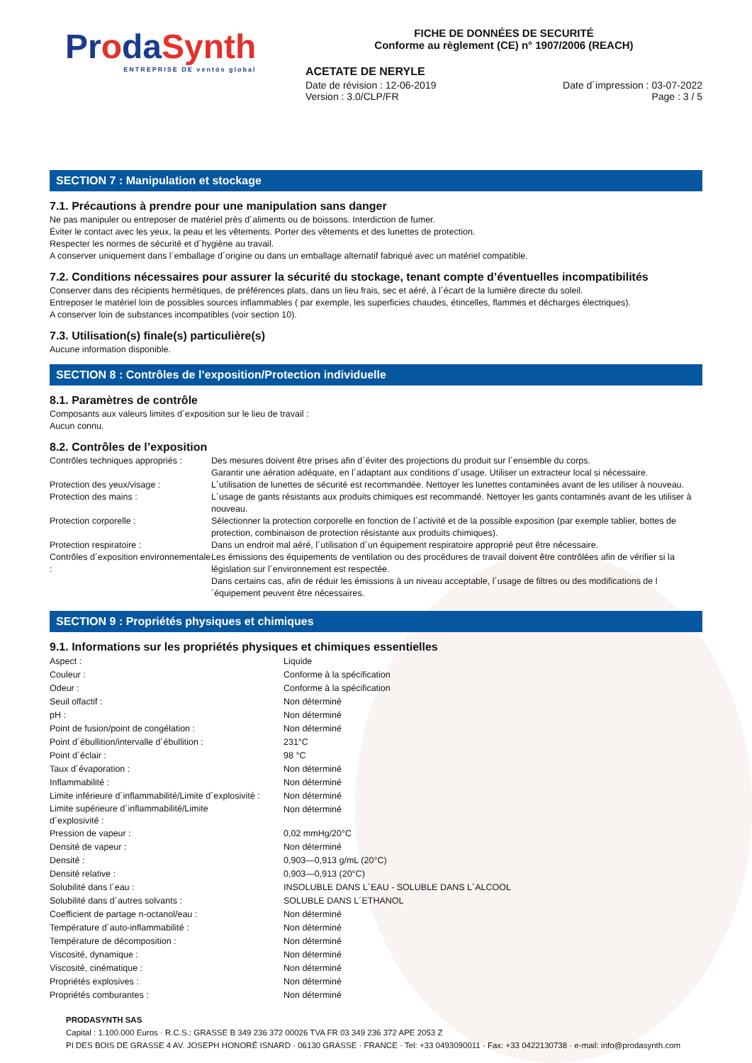ProdaSynth
ENTREPRISE DE ventós global
FICHE DE DONNÉES DE SECURITÉ
Conforme au règlement (CE) n° 1907/2006 (REACH)
ACETATE DE NERYLE
Date de révision : 12-06-2019
Version : 3.0/CLP/FR
Date d´impression : 03-07-2022
Page : 3 / 5
SECTION 7 : Manipulation et stockage
7.1. Précautions à prendre pour une manipulation sans danger
Ne pas manipuler ou entreposer de matériel près d´aliments ou de boissons. Interdiction de fumer.
Éviter le contact avec les yeux, la peau et les vêtements. Porter des vêtements et des lunettes de protection.
Respecter les normes de sécurité et d´hygiène au travail.
A conserver uniquement dans l´emballage d´origine ou dans un emballage alternatif fabriqué avec un matériel compatible.
7.2. Conditions nécessaires pour assurer la sécurité du stockage, tenant compte d’éventuelles incompatibilités
Conserver dans des récipients hermétiques, de préférences plats, dans un lieu frais, sec et aéré, à l´écart de la lumière directe du soleil.
Entreposer le matériel loin de possibles sources inflammables ( par exemple, les superficies chaudes, étincelles, flammes et décharges électriques).
A conserver loin de substances incompatibles (voir section 10).
7.3. Utilisation(s) finale(s) particulière(s)
Aucune information disponible.
SECTION 8 : Contrôles de l’exposition/Protection individuelle
8.1. Paramètres de contrôle
Composants aux valeurs limites d´exposition sur le lieu de travail :
Aucun connu.
8.2. Contrôles de l’exposition
| Contrôles techniques appropriés : | Des mesures doivent être prises afin d´éviter des projections du produit sur l´ensemble du corps. Garantir une aération adéquate, en l´adaptant aux conditions d´usage. Utiliser un extracteur local si nécessaire. |
| Protection des yeux/visage : | L´utilisation de lunettes de sécurité est recommandée. Nettoyer les lunettes contaminées avant de les utiliser à nouveau. |
| Protection des mains : | L´usage de gants résistants aux produits chimiques est recommandé. Nettoyer les gants contaminés avant de les utiliser à nouveau. |
| Protection corporelle : | Sélectionner la protection corporelle en fonction de l´activité et de la possible exposition (par exemple tablier, bottes de protection, combinaison de protection résistante aux produits chimiques). |
| Protection respiratoire : | Dans un endroit mal aéré, l´utilisation d´un équipement respiratoire approprié peut être nécessaire. |
| Contrôles d´exposition environnementale : | Les émissions des équipements de ventilation ou des procédures de travail doivent être contrôlées afin de vérifier si la législation sur l´environnement est respectée. Dans certains cas, afin de réduir les émissions à un niveau acceptable, l´usage de filtres ou des modifications de l´équipement peuvent être nécessaires. |
SECTION 9 : Propriétés physiques et chimiques
9.1. Informations sur les propriétés physiques et chimiques essentielles
| Aspect : | Liquide |
| Couleur : | Conforme à la spécification |
| Odeur : | Conforme à la spécification |
| Seuil olfactif : | Non déterminé |
| pH : | Non déterminé |
| Point de fusion/point de congélation : | Non déterminé |
| Point d´ébullition/intervalle d´ébullition : | 231°C |
| Point d´éclair : | 98 °C |
| Taux d´évaporation : | Non déterminé |
| Inflammabilité : | Non déterminé |
| Limite inférieure d´inflammabilité/Limite d´explosivité : | Non déterminé |
| Limite supérieure d´inflammabilité/Limite d´explosivité : | Non déterminé |
| Pression de vapeur : | 0,02 mmHg/20°C |
| Densité de vapeur : | Non déterminé |
| Densité : | 0,903—0,913 g/mL (20°C) |
| Densité relative : | 0,903—0,913 (20°C) |
| Solubilité dans l´eau : | INSOLUBLE DANS L´EAU - SOLUBLE DANS L´ALCOOL |
| Solubilité dans d´autres solvants : | SOLUBLE DANS L´ETHANOL |
| Coefficient de partage n-octanol/eau : | Non déterminé |
| Température d´auto-inflammabilité : | Non déterminé |
| Température de décomposition : | Non déterminé |
| Viscosité, dynamique : | Non déterminé |
| Viscosité, cinématique : | Non déterminé |
| Propriétés explosives : | Non déterminé |
| Propriétés comburantes : | Non déterminé |
PRODASYNTH SAS
Capital : 1.100.000 Euros · R.C.S.: GRASSE B 349 236 372 00026 TVA FR 03 349 236 372 APE 2053 Z
PI DES BOIS DE GRASSE 4 AV. JOSEPH HONORÉ ISNARD · 06130 GRASSE · FRANCE · Tel: +33 0493090011 · Fax: +33 0422130738 · e-mail: info@prodasynth.com